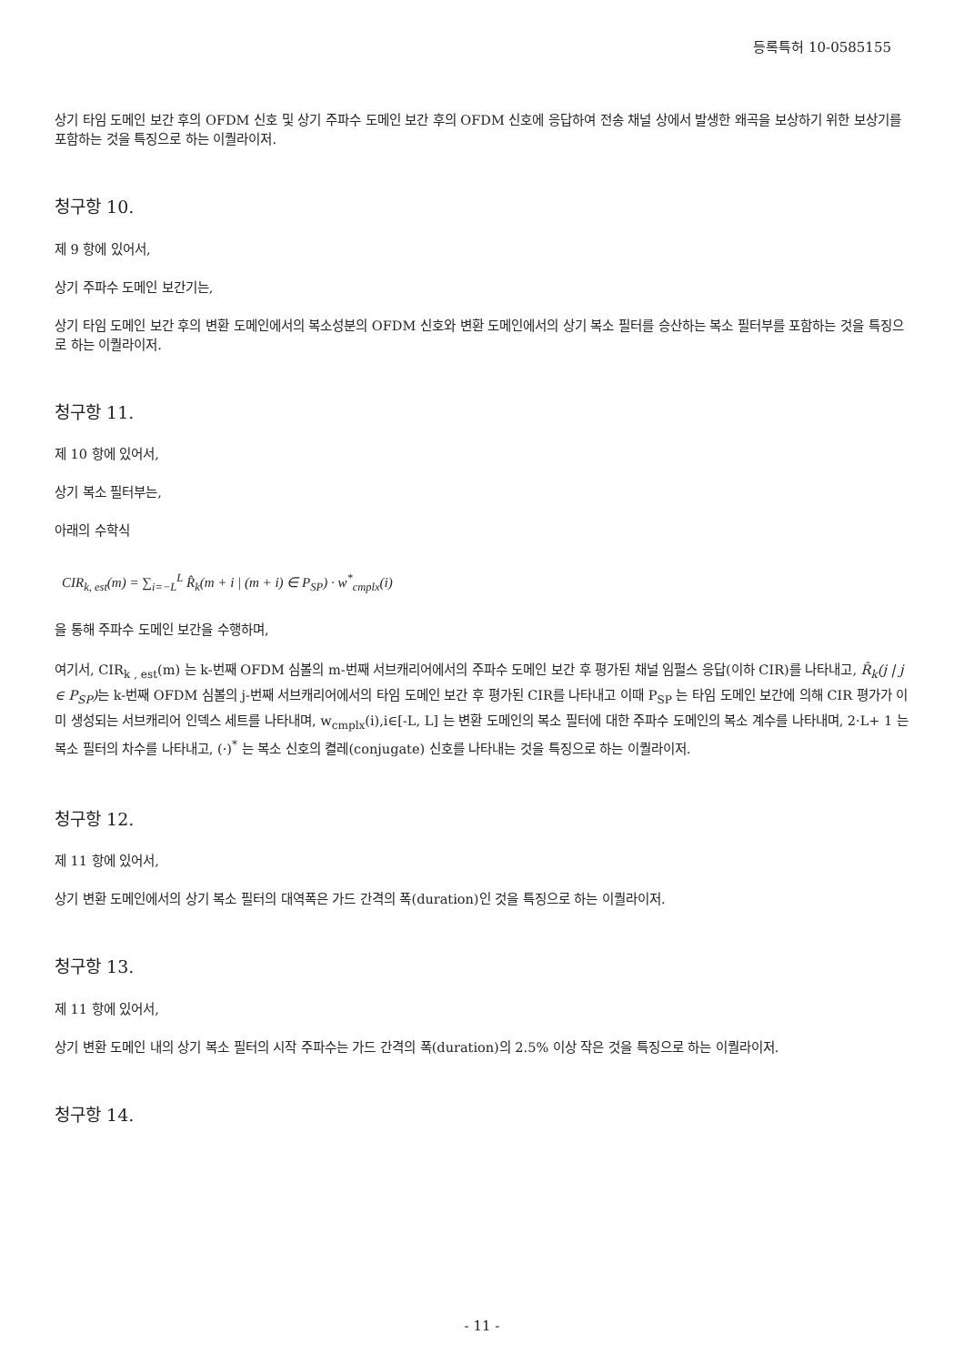등록특허 10-0585155
상기 타임 도메인 보간 후의 OFDM 신호 및 상기 주파수 도메인 보간 후의 OFDM 신호에 응답하여 전송 채널 상에서 발생한 왜곡을 보상하기 위한 보상기를 포함하는 것을 특징으로 하는 이퀄라이저.
청구항 10.
제 9 항에 있어서,
상기 주파수 도메인 보간기는,
상기 타임 도메인 보간 후의 변환 도메인에서의 복소성분의 OFDM 신호와 변환 도메인에서의 상기 복소 필터를 승산하는 복소 필터부를 포함하는 것을 특징으로 하는 이퀄라이저.
청구항 11.
제 10 항에 있어서,
상기 복소 필터부는,
아래의 수학식
CIR<sub>k, est</sub>(m) = ∑<sub>i=−L</sub><sup>L</sup> R̂<sub>k</sub>(m + i | (m + i) ∈ P<sub>SP</sub>) · w<sup>*</sup><sub>cmplx</sub>(i)
을 통해 주파수 도메인 보간을 수행하며,
여기서, CIR<sub>k , est</sub>(m) 는 k-번째 OFDM 심볼의 m-번째 서브캐리어에서의 주파수 도메인 보간 후 평가된 채널 임펄스 응답(이하 CIR)를 나타내고, R̂<sub>k</sub>(j | j ∈ P<sub>SP</sub>) 는 k-번째 OFDM 심볼의 j-번째 서브캐리어에서의 타임 도메인 보간 후 평가된 CIR를 나타내고 이때 P<sub>SP</sub> 는 타임 도메인 보간에 의해 CIR 평가가 이미 생성되는 서브캐리어 인덱스 세트를 나타내며, w<sub>cmplx</sub>(i),i∈[-L, L] 는 변환 도메인의 복소 필터에 대한 주파수 도메인의 복소 계수를 나타내며, 2·L+ 1 는 복소 필터의 차수를 나타내고, (·)<sup>*</sup> 는 복소 신호의 켤레(conjugate) 신호를 나타내는 것을 특징으로 하는 이퀄라이저.
청구항 12.
제 11 항에 있어서,
상기 변환 도메인에서의 상기 복소 필터의 대역폭은 가드 간격의 폭(duration)인 것을 특징으로 하는 이퀄라이저.
청구항 13.
제 11 항에 있어서,
상기 변환 도메인 내의 상기 복소 필터의 시작 주파수는 가드 간격의 폭(duration)의 2.5% 이상 작은 것을 특징으로 하는 이퀄라이저.
청구항 14.
- 11 -